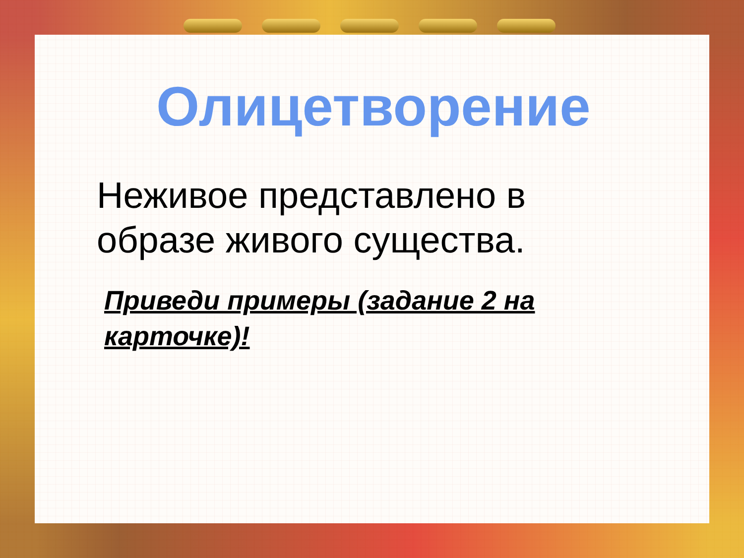Олицетворение
Неживое представлено в
образе живого существа.
Приведи примеры (задание 2 на
карточке)!